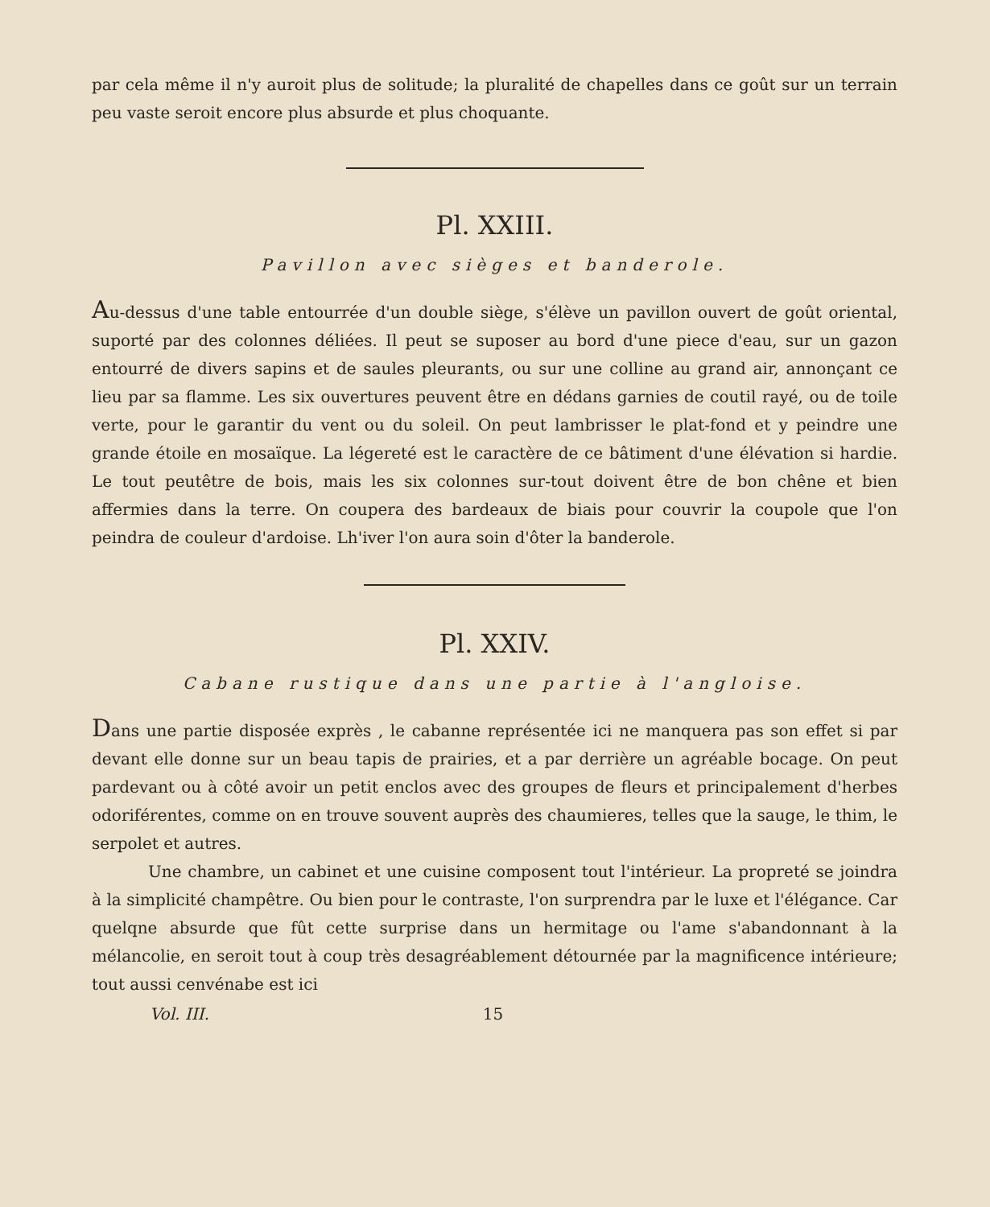par cela même il n'y auroit plus de solitude; la pluralité de chapelles dans ce goût sur un terrain peu vaste seroit encore plus absurde et plus choquante.
Pl. XXIII.
Pavillon avec sièges et banderole.
Au-dessus d'une table entourrée d'un double siège, s'élève un pavillon ouvert de goût oriental, suporté par des colonnes déliées. Il peut se suposer au bord d'une piece d'eau, sur un gazon entourré de divers sapins et de saules pleurants, ou sur une colline au grand air, annonçant ce lieu par sa flamme. Les six ouvertures peuvent être en dédans garnies de coutil rayé, ou de toile verte, pour le garantir du vent ou du soleil. On peut lambrisser le plat-fond et y peindre une grande étoile en mosaïque. La légereté est le caractère de ce bâtiment d'une élévation si hardie. Le tout peutêtre de bois, mais les six colonnes sur-tout doivent être de bon chêne et bien affermies dans la terre. On coupera des bardeaux de biais pour couvrir la coupole que l'on peindra de couleur d'ardoise. Lh'iver l'on aura soin d'ôter la banderole.
Pl. XXIV.
Cabane rustique dans une partie à l'angloise.
Dans une partie disposée exprès , le cabanne représentée ici ne manquera pas son effet si par devant elle donne sur un beau tapis de prairies, et a par derrière un agréable bocage. On peut pardevant ou à côté avoir un petit enclos avec des groupes de fleurs et principalement d'herbes odoriférentes, comme on en trouve souvent auprès des chaumieres, telles que la sauge, le thim, le serpolet et autres.
Une chambre, un cabinet et une cuisine composent tout l'intérieur. La propreté se joindra à la simplicité champêtre. Ou bien pour le contraste, l'on surprendra par le luxe et l'élégance. Car quelqne absurde que fût cette surprise dans un hermitage ou l'ame s'abandonnant à la mélancolie, en seroit tout à coup très desagréablement détournée par la magnificence intérieure; tout aussi cenvénabe est ici
Vol. III. 15